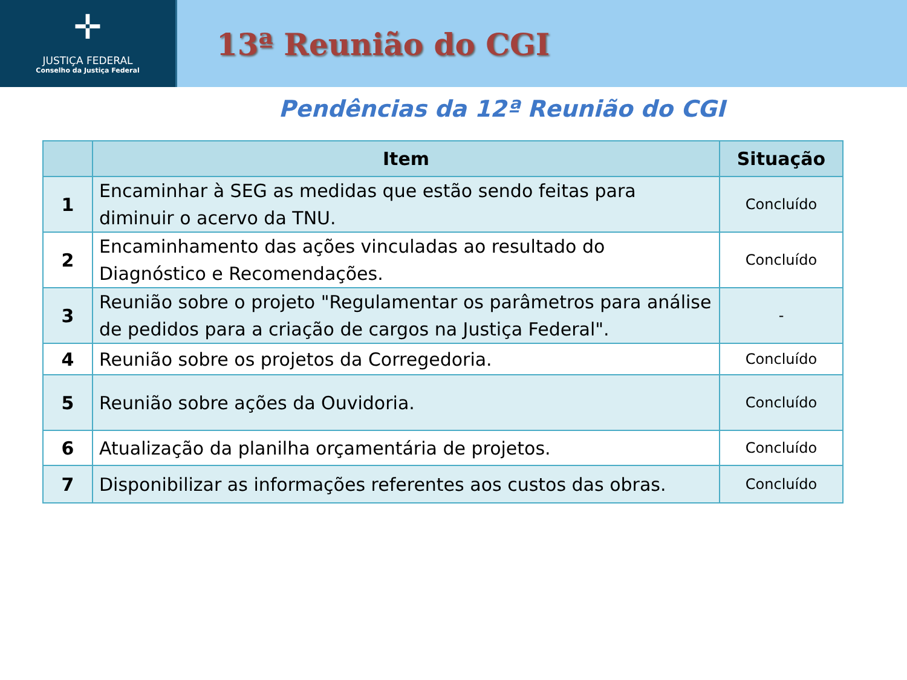✛
JUSTIÇA FEDERAL
Conselho da Justiça Federal
13ª Reunião do CGI
Pendências da 12ª Reunião do CGI
| | Item | Situação |
| --- | --- | --- |
| 1 | Encaminhar à SEG as medidas que estão sendo feitas para diminuir o acervo da TNU. | Concluído |
| 2 | Encaminhamento das ações vinculadas ao resultado do Diagnóstico e Recomendações. | Concluído |
| 3 | Reunião sobre o projeto "Regulamentar os parâmetros para análise de pedidos para a criação de cargos na Justiça Federal". | - |
| 4 | Reunião sobre os projetos da Corregedoria. | Concluído |
| 5 | Reunião sobre ações da Ouvidoria. | Concluído |
| 6 | Atualização da planilha orçamentária de projetos. | Concluído |
| 7 | Disponibilizar as informações referentes aos custos das obras. | Concluído |